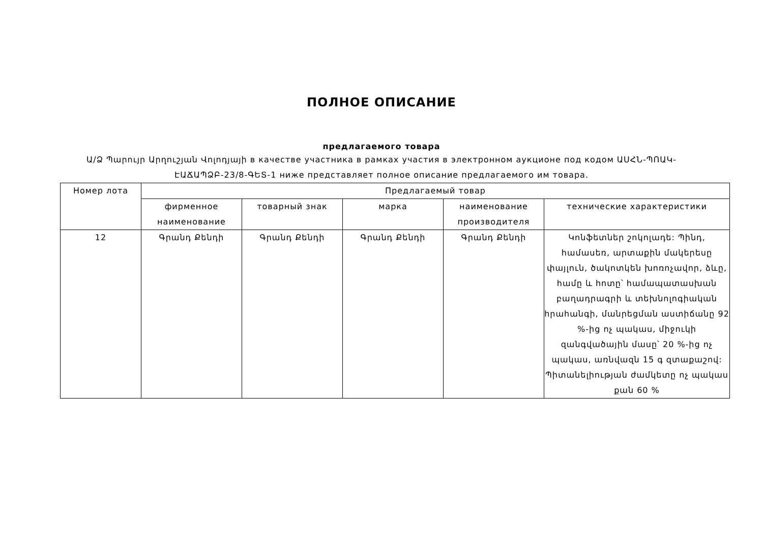ПОЛНОЕ ОПИСАНИЕ
предлагаемого товара
Ա/Ձ Պարույր Արղուշյան Վոլոդյայի в качестве участника в рамках участия в электронном аукционе под кодом ԱՍՀՆ-ՊՈԱԿ-ԷԱՃԱՊՁԲ-23/8-ԳԵՏ-1 ниже представляет полное описание предлагаемого им товара.
| Номер лота | Предлагаемый товар | | | | |
| --- | --- | --- | --- | --- | --- |
| | фирменное наименование | товарный знак | марка | наименование производителя | технические характеристики |
| 12 | Գրանդ Քենդի | Գրանդ Քենդի | Գրանդ Քենդի | Գրանդ Քենդի | Կոնֆետներ շոկոլադե: Պինդ, համասեռ, արտաքին մակերեսը փայլուն, ծակոտկեն խոռոչավոր, ձևը, համը և հոտը՝ համապատասխան բաղադրագրի և տեխնոլոգիական հրահանգի, մանրեցման աստիճանը 92 %-ից ոչ պակաս, միջուկի զանգվածային մասը՝ 20 %-ից ոչ պակաս, առնվազն 15 գ զտաքաշով: Պիտանելիության ժամկետը ոչ պակաս քան 60 % |